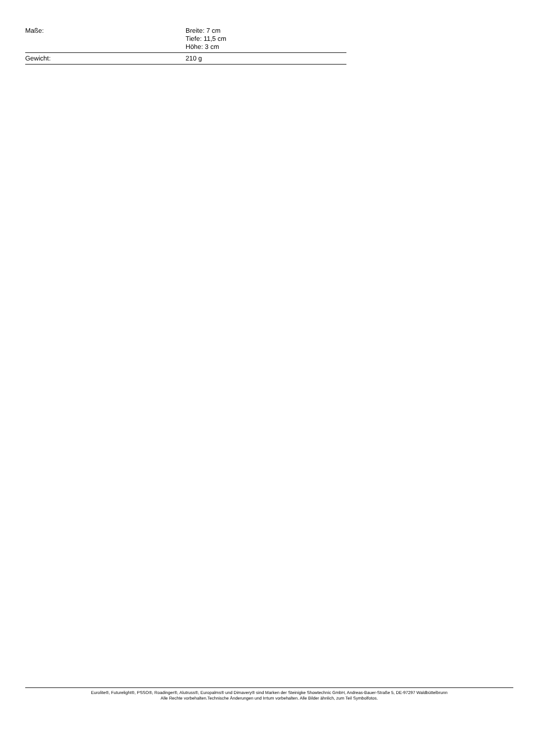| Maße: | Breite: 7 cm Tiefe: 11,5 cm Höhe: 3 cm |
| Gewicht: | 210 g |
Eurolite®, Futurelight®, PSSO®, Roadinger®, Alutruss®, Europalms® und Dimavery® sind Marken der Steinigke Showtechnic GmbH, Andreas-Bauer-Straße 5, DE-97297 Waldbüttelbrunn
Alle Rechte vorbehalten.Technische Änderungen und Irrtum vorbehalten. Alle Bilder ähnlich, zum Teil Symbolfotos.